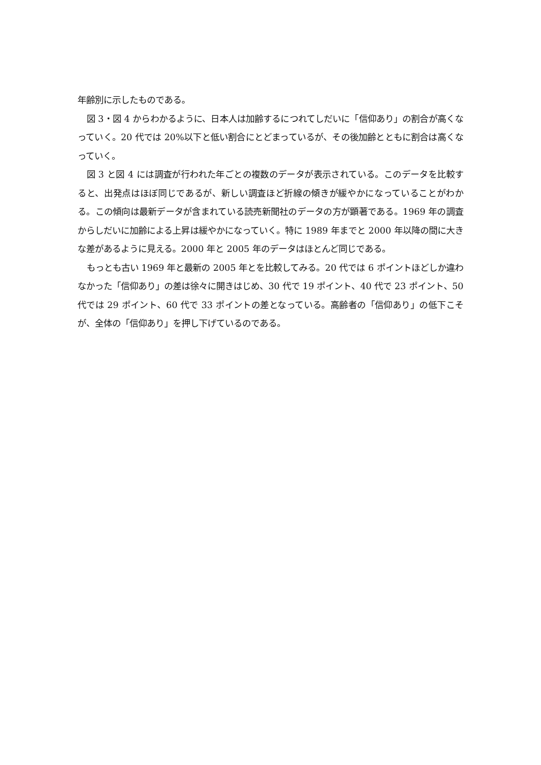年齢別に示したものである。
図 3・図 4 からわかるように、日本人は加齢するにつれてしだいに「信仰あり」の割合が高くなっていく。20 代では 20%以下と低い割合にとどまっているが、その後加齢とともに割合は高くなっていく。
図 3 と図 4 には調査が行われた年ごとの複数のデータが表示されている。このデータを比較すると、出発点はほぼ同じであるが、新しい調査ほど折線の傾きが緩やかになっていることがわかる。この傾向は最新データが含まれている読売新聞社のデータの方が顕著である。1969 年の調査からしだいに加齢による上昇は緩やかになっていく。特に 1989 年までと 2000 年以降の間に大きな差があるように見える。2000 年と 2005 年のデータはほとんど同じである。
もっとも古い 1969 年と最新の 2005 年とを比較してみる。20 代では 6 ポイントほどしか違わなかった「信仰あり」の差は徐々に開きはじめ、30 代で 19 ポイント、40 代で 23 ポイント、50 代では 29 ポイント、60 代で 33 ポイントの差となっている。高齢者の「信仰あり」の低下こそが、全体の「信仰あり」を押し下げているのである。